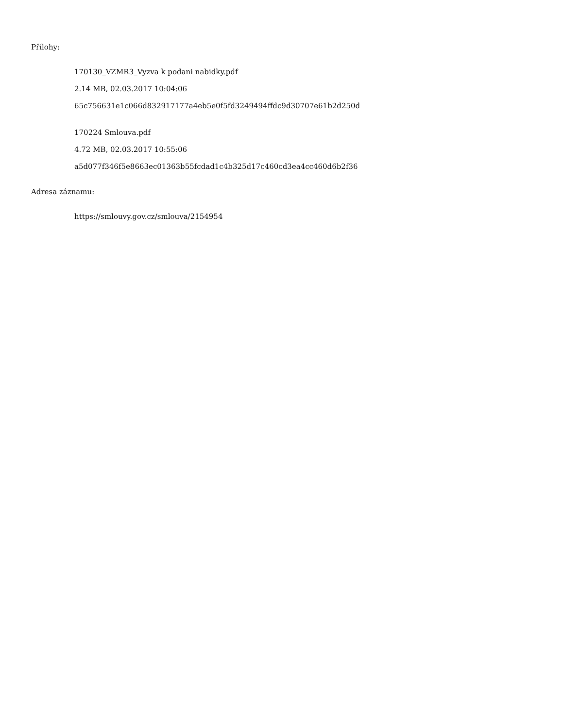Přílohy:
170130_VZMR3_Vyzva k podani nabidky.pdf
2.14 MB, 02.03.2017 10:04:06
65c756631e1c066d832917177a4eb5e0f5fd3249494ffdc9d30707e61b2d250d
170224 Smlouva.pdf
4.72 MB, 02.03.2017 10:55:06
a5d077f346f5e8663ec01363b55fcdad1c4b325d17c460cd3ea4cc460d6b2f36
Adresa záznamu:
https://smlouvy.gov.cz/smlouva/2154954